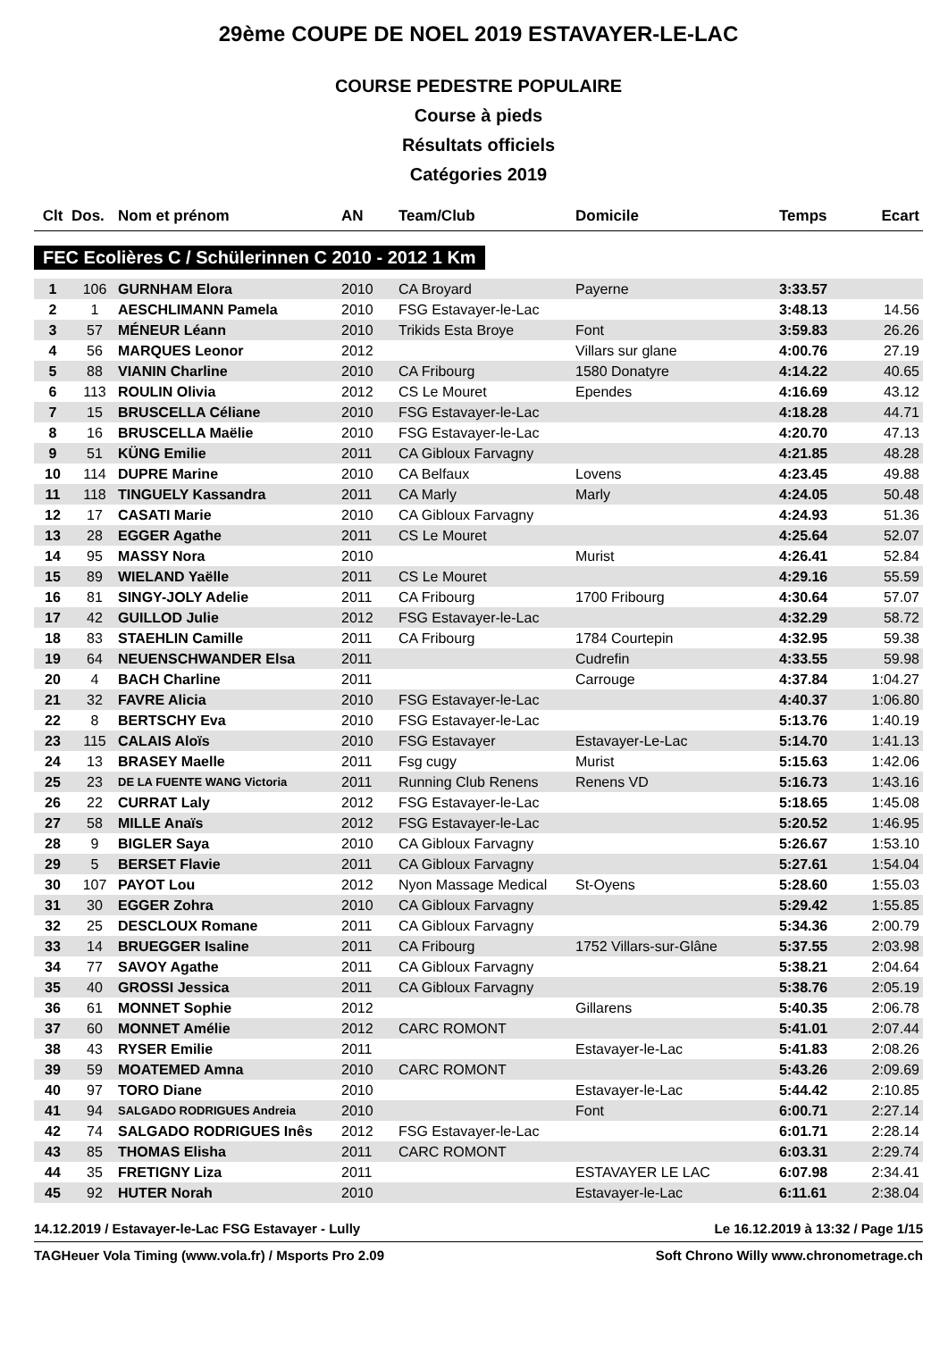29ème COUPE DE NOEL 2019 ESTAVAYER-LE-LAC
COURSE PEDESTRE POPULAIRE
Course à pieds
Résultats officiels
Catégories 2019
| Clt | Dos. | Nom et prénom | AN | Team/Club | Domicile | Temps | Ecart |
| --- | --- | --- | --- | --- | --- | --- | --- |
FEC Ecolières C / Schülerinnen C 2010 - 2012 1 Km
| 1 | 106 | GURNHAM Elora | 2010 | CA Broyard | Payerne | 3:33.57 | |
| 2 | 1 | AESCHLIMANN Pamela | 2010 | FSG Estavayer-le-Lac | | 3:48.13 | 14.56 |
| 3 | 57 | MÉNEUR Léann | 2010 | Trikids Esta Broye | Font | 3:59.83 | 26.26 |
| 4 | 56 | MARQUES Leonor | 2012 | | Villars sur glane | 4:00.76 | 27.19 |
| 5 | 88 | VIANIN Charline | 2010 | CA Fribourg | 1580 Donatyre | 4:14.22 | 40.65 |
| 6 | 113 | ROULIN Olivia | 2012 | CS Le Mouret | Ependes | 4:16.69 | 43.12 |
| 7 | 15 | BRUSCELLA Céliane | 2010 | FSG Estavayer-le-Lac | | 4:18.28 | 44.71 |
| 8 | 16 | BRUSCELLA Maëlie | 2010 | FSG Estavayer-le-Lac | | 4:20.70 | 47.13 |
| 9 | 51 | KÜNG Emilie | 2011 | CA Gibloux Farvagny | | 4:21.85 | 48.28 |
| 10 | 114 | DUPRE Marine | 2010 | CA Belfaux | Lovens | 4:23.45 | 49.88 |
| 11 | 118 | TINGUELY Kassandra | 2011 | CA Marly | Marly | 4:24.05 | 50.48 |
| 12 | 17 | CASATI Marie | 2010 | CA Gibloux Farvagny | | 4:24.93 | 51.36 |
| 13 | 28 | EGGER Agathe | 2011 | CS Le Mouret | | 4:25.64 | 52.07 |
| 14 | 95 | MASSY Nora | 2010 | | Murist | 4:26.41 | 52.84 |
| 15 | 89 | WIELAND Yaëlle | 2011 | CS Le Mouret | | 4:29.16 | 55.59 |
| 16 | 81 | SINGY-JOLY Adelie | 2011 | CA Fribourg | 1700 Fribourg | 4:30.64 | 57.07 |
| 17 | 42 | GUILLOD Julie | 2012 | FSG Estavayer-le-Lac | | 4:32.29 | 58.72 |
| 18 | 83 | STAEHLIN Camille | 2011 | CA Fribourg | 1784 Courtepin | 4:32.95 | 59.38 |
| 19 | 64 | NEUENSCHWANDER Elsa | 2011 | | Cudrefin | 4:33.55 | 59.98 |
| 20 | 4 | BACH Charline | 2011 | | Carrouge | 4:37.84 | 1:04.27 |
| 21 | 32 | FAVRE Alicia | 2010 | FSG Estavayer-le-Lac | | 4:40.37 | 1:06.80 |
| 22 | 8 | BERTSCHY Eva | 2010 | FSG Estavayer-le-Lac | | 5:13.76 | 1:40.19 |
| 23 | 115 | CALAIS Aloïs | 2010 | FSG Estavayer | Estavayer-Le-Lac | 5:14.70 | 1:41.13 |
| 24 | 13 | BRASEY Maelle | 2011 | Fsg cugy | Murist | 5:15.63 | 1:42.06 |
| 25 | 23 | DE LA FUENTE WANG Victoria | 2011 | Running Club Renens | Renens VD | 5:16.73 | 1:43.16 |
| 26 | 22 | CURRAT Laly | 2012 | FSG Estavayer-le-Lac | | 5:18.65 | 1:45.08 |
| 27 | 58 | MILLE Anaïs | 2012 | FSG Estavayer-le-Lac | | 5:20.52 | 1:46.95 |
| 28 | 9 | BIGLER Saya | 2010 | CA Gibloux Farvagny | | 5:26.67 | 1:53.10 |
| 29 | 5 | BERSET Flavie | 2011 | CA Gibloux Farvagny | | 5:27.61 | 1:54.04 |
| 30 | 107 | PAYOT Lou | 2012 | Nyon Massage Medical | St-Oyens | 5:28.60 | 1:55.03 |
| 31 | 30 | EGGER Zohra | 2010 | CA Gibloux Farvagny | | 5:29.42 | 1:55.85 |
| 32 | 25 | DESCLOUX Romane | 2011 | CA Gibloux Farvagny | | 5:34.36 | 2:00.79 |
| 33 | 14 | BRUEGGER Isaline | 2011 | CA Fribourg | 1752 Villars-sur-Glâne | 5:37.55 | 2:03.98 |
| 34 | 77 | SAVOY Agathe | 2011 | CA Gibloux Farvagny | | 5:38.21 | 2:04.64 |
| 35 | 40 | GROSSI Jessica | 2011 | CA Gibloux Farvagny | | 5:38.76 | 2:05.19 |
| 36 | 61 | MONNET Sophie | 2012 | | Gillarens | 5:40.35 | 2:06.78 |
| 37 | 60 | MONNET Amélie | 2012 | CARC ROMONT | | 5:41.01 | 2:07.44 |
| 38 | 43 | RYSER Emilie | 2011 | | Estavayer-le-Lac | 5:41.83 | 2:08.26 |
| 39 | 59 | MOATEMED Amna | 2010 | CARC ROMONT | | 5:43.26 | 2:09.69 |
| 40 | 97 | TORO Diane | 2010 | | Estavayer-le-Lac | 5:44.42 | 2:10.85 |
| 41 | 94 | SALGADO RODRIGUES Andreia | 2010 | | Font | 6:00.71 | 2:27.14 |
| 42 | 74 | SALGADO RODRIGUES Inês | 2012 | FSG Estavayer-le-Lac | | 6:01.71 | 2:28.14 |
| 43 | 85 | THOMAS Elisha | 2011 | CARC ROMONT | | 6:03.31 | 2:29.74 |
| 44 | 35 | FRETIGNY Liza | 2011 | | ESTAVAYER LE LAC | 6:07.98 | 2:34.41 |
| 45 | 92 | HUTER Norah | 2010 | | Estavayer-le-Lac | 6:11.61 | 2:38.04 |
14.12.2019 / Estavayer-le-Lac FSG Estavayer - Lully Le 16.12.2019 à 13:32 / Page 1/15
TAGHeuer Vola Timing (www.vola.fr) / Msports Pro 2.09 Soft Chrono Willy www.chronometrage.ch